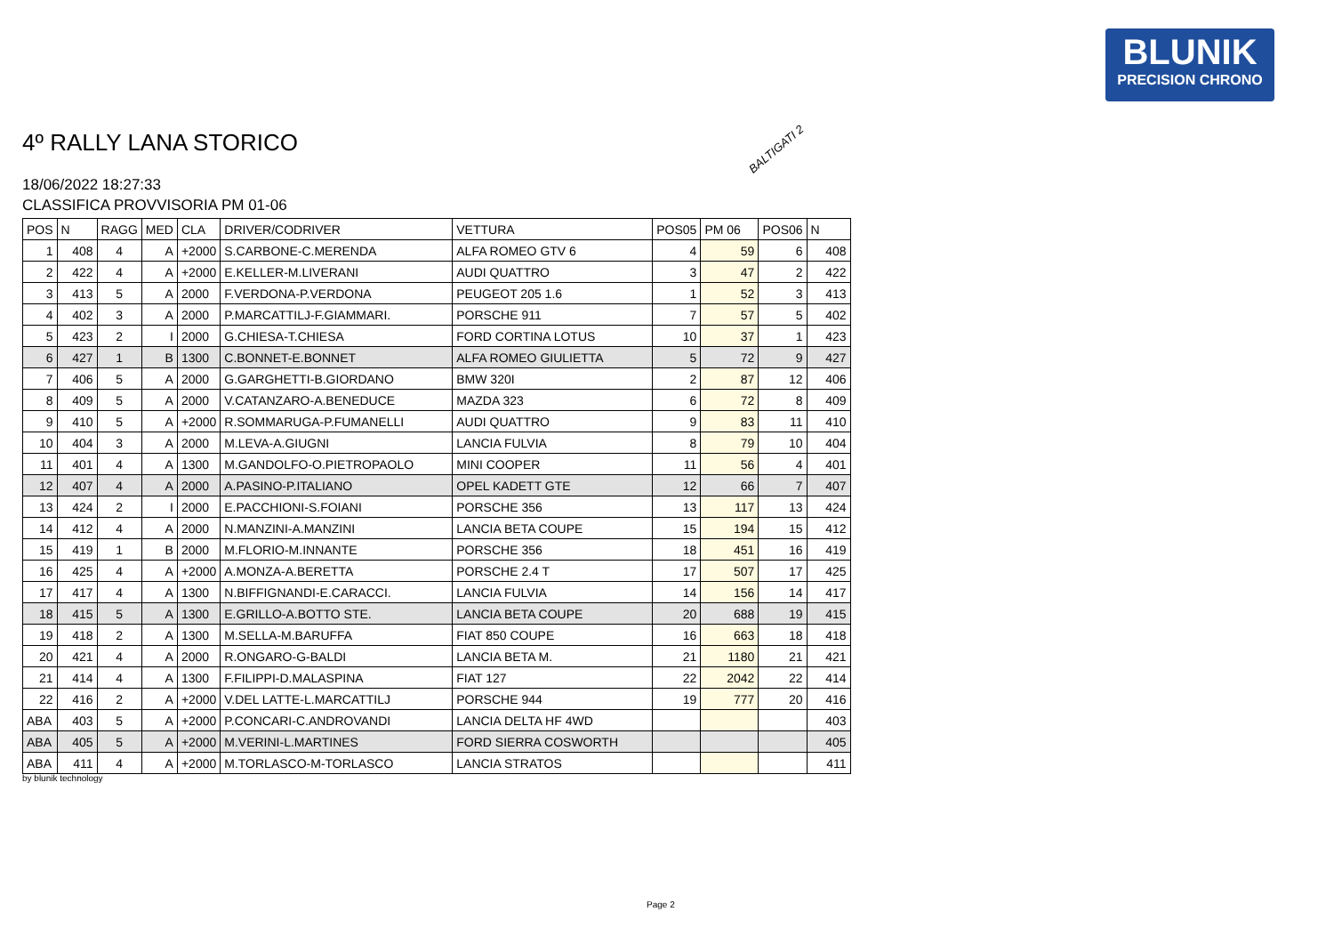BLUNIK
PRECISION CHRONO
4º RALLY LANA STORICO
18/06/2022 18:27:33
CLASSIFICA PROVVISORIA PM 01-06
BALTIGATI 2
| POS | N | RAGG | MED | CLA | DRIVER/CODRIVER | VETTURA | POS05 | PM 06 | POS06 | N |
| --- | --- | --- | --- | --- | --- | --- | --- | --- | --- | --- |
| 1 | 408 | 4 | A | +2000 | S.CARBONE-C.MERENDA | ALFA ROMEO GTV 6 | 4 | 59 | 6 | 408 |
| 2 | 422 | 4 | A | +2000 | E.KELLER-M.LIVERANI | AUDI QUATTRO | 3 | 47 | 2 | 422 |
| 3 | 413 | 5 | A | 2000 | F.VERDONA-P.VERDONA | PEUGEOT 205 1.6 | 1 | 52 | 3 | 413 |
| 4 | 402 | 3 | A | 2000 | P.MARCATTILJ-F.GIAMMARI. | PORSCHE 911 | 7 | 57 | 5 | 402 |
| 5 | 423 | 2 | I | 2000 | G.CHIESA-T.CHIESA | FORD CORTINA LOTUS | 10 | 37 | 1 | 423 |
| 6 | 427 | 1 | B | 1300 | C.BONNET-E.BONNET | ALFA ROMEO GIULIETTA | 5 | 72 | 9 | 427 |
| 7 | 406 | 5 | A | 2000 | G.GARGHETTI-B.GIORDANO | BMW 320I | 2 | 87 | 12 | 406 |
| 8 | 409 | 5 | A | 2000 | V.CATANZARO-A.BENEDUCE | MAZDA 323 | 6 | 72 | 8 | 409 |
| 9 | 410 | 5 | A | +2000 | R.SOMMARUGA-P.FUMANELLI | AUDI QUATTRO | 9 | 83 | 11 | 410 |
| 10 | 404 | 3 | A | 2000 | M.LEVA-A.GIUGNI | LANCIA FULVIA | 8 | 79 | 10 | 404 |
| 11 | 401 | 4 | A | 1300 | M.GANDOLFO-O.PIETROPAOLO | MINI COOPER | 11 | 56 | 4 | 401 |
| 12 | 407 | 4 | A | 2000 | A.PASINO-P.ITALIANO | OPEL KADETT GTE | 12 | 66 | 7 | 407 |
| 13 | 424 | 2 | I | 2000 | E.PACCHIONI-S.FOIANI | PORSCHE 356 | 13 | 117 | 13 | 424 |
| 14 | 412 | 4 | A | 2000 | N.MANZINI-A.MANZINI | LANCIA BETA COUPE | 15 | 194 | 15 | 412 |
| 15 | 419 | 1 | B | 2000 | M.FLORIO-M.INNANTE | PORSCHE 356 | 18 | 451 | 16 | 419 |
| 16 | 425 | 4 | A | +2000 | A.MONZA-A.BERETTA | PORSCHE 2.4 T | 17 | 507 | 17 | 425 |
| 17 | 417 | 4 | A | 1300 | N.BIFFIGNANDI-E.CARACCI. | LANCIA FULVIA | 14 | 156 | 14 | 417 |
| 18 | 415 | 5 | A | 1300 | E.GRILLO-A.BOTTO STE. | LANCIA BETA COUPE | 20 | 688 | 19 | 415 |
| 19 | 418 | 2 | A | 1300 | M.SELLA-M.BARUFFA | FIAT 850 COUPE | 16 | 663 | 18 | 418 |
| 20 | 421 | 4 | A | 2000 | R.ONGARO-G-BALDI | LANCIA BETA M. | 21 | 1180 | 21 | 421 |
| 21 | 414 | 4 | A | 1300 | F.FILIPPI-D.MALASPINA | FIAT 127 | 22 | 2042 | 22 | 414 |
| 22 | 416 | 2 | A | +2000 | V.DEL LATTE-L.MARCATTILJ | PORSCHE 944 | 19 | 777 | 20 | 416 |
| ABA | 403 | 5 | A | +2000 | P.CONCARI-C.ANDROVANDI | LANCIA DELTA HF 4WD | | | | 403 |
| ABA | 405 | 5 | A | +2000 | M.VERINI-L.MARTINES | FORD SIERRA COSWORTH | | | | 405 |
| ABA | 411 | 4 | A | +2000 | M.TORLASCO-M-TORLASCO | LANCIA STRATOS | | | | 411 |
by blunik technology
Page 2